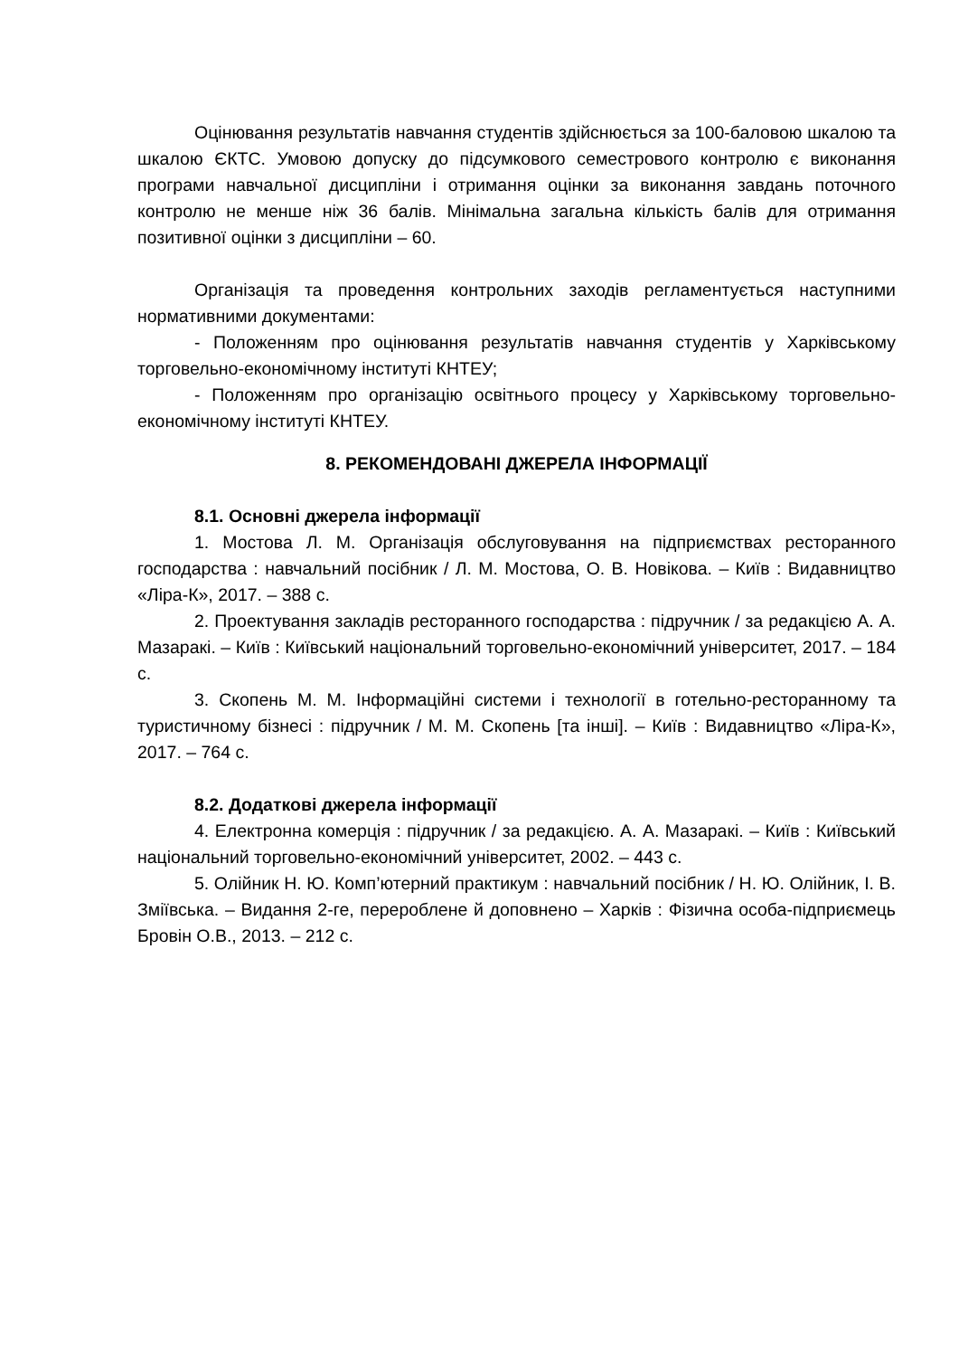Оцінювання результатів навчання студентів здійснюється за 100-баловою шкалою та шкалою ЄКТС. Умовою допуску до підсумкового семестрового контролю є виконання програми навчальної дисципліни і отримання оцінки за виконання завдань поточного контролю не менше ніж 36 балів. Мінімальна загальна кількість балів для отримання позитивної оцінки з дисципліни – 60.
Організація та проведення контрольних заходів регламентується наступними нормативними документами:
- Положенням про оцінювання результатів навчання студентів у Харківському торговельно-економічному інституті КНТЕУ;
- Положенням про організацію освітнього процесу у Харківському торговельно-економічному інституті КНТЕУ.
8. РЕКОМЕНДОВАНІ ДЖЕРЕЛА ІНФОРМАЦІЇ
8.1. Основні джерела інформації
1. Мостова Л. М. Організація обслуговування на підприємствах ресторанного господарства : навчальний посібник / Л. М. Мостова, О. В. Новікова. – Київ : Видавництво «Ліра-К», 2017. – 388 с.
2. Проектування закладів ресторанного господарства : підручник / за редакцією А. А. Мазаракі. – Київ : Київський національний торговельно-економічний університет, 2017. – 184 с.
3. Скопень М. М. Інформаційні системи і технології в готельно-ресторанному та туристичному бізнесі : підручник / М. М. Скопень [та інші]. – Київ : Видавництво «Ліра-К», 2017. – 764 с.
8.2. Додаткові джерела інформації
4. Електронна комерція : підручник / за редакцією. А. А. Мазаракі. – Київ : Київський національний торговельно-економічний університет, 2002. – 443 с.
5. Олійник Н. Ю. Комп’ютерний практикум : навчальний посібник / Н. Ю. Олійник, І. В. Зміївська. – Видання 2-ге, перероблене й доповнено – Харків : Фізична особа-підприємець Бровін О.В., 2013. – 212 с.